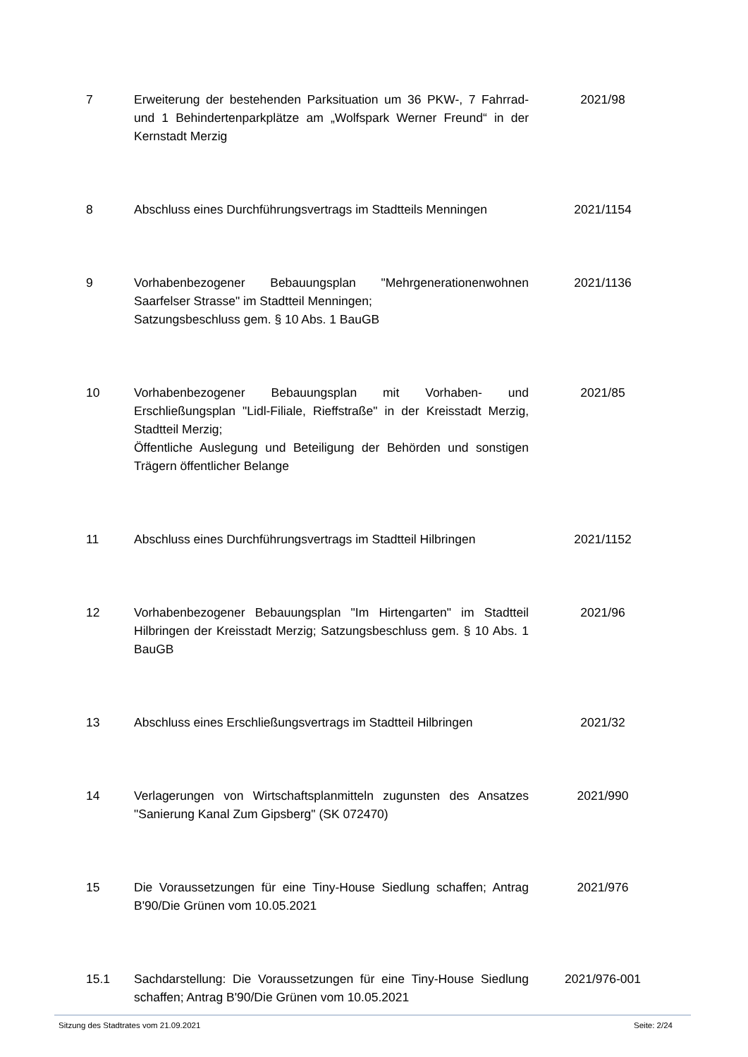| 7 | Erweiterung der bestehenden Parksituation um 36 PKW-, 7 Fahrrad- und 1 Behindertenparkplätze am „Wolfspark Werner Freund“ in der Kernstadt Merzig | 2021/98 |
| 8 | Abschluss eines Durchführungsvertrags im Stadtteils Menningen | 2021/1154 |
| 9 | Vorhabenbezogener Bebauungsplan "Mehrgenerationenwohnen Saarfelser Strasse" im Stadtteil Menningen; Satzungsbeschluss gem. § 10 Abs. 1 BauGB | 2021/1136 |
| 10 | Vorhabenbezogener Bebauungsplan mit Vorhaben- und Erschließungsplan "Lidl-Filiale, Rieffstraße" in der Kreisstadt Merzig, Stadtteil Merzig; Öffentliche Auslegung und Beteiligung der Behörden und sonstigen Trägern öffentlicher Belange | 2021/85 |
| 11 | Abschluss eines Durchführungsvertrags im Stadtteil Hilbringen | 2021/1152 |
| 12 | Vorhabenbezogener Bebauungsplan "Im Hirtengarten" im Stadtteil Hilbringen der Kreisstadt Merzig; Satzungsbeschluss gem. § 10 Abs. 1 BauGB | 2021/96 |
| 13 | Abschluss eines Erschließungsvertrags im Stadtteil Hilbringen | 2021/32 |
| 14 | Verlagerungen von Wirtschaftsplanmitteln zugunsten des Ansatzes "Sanierung Kanal Zum Gipsberg" (SK 072470) | 2021/990 |
| 15 | Die Voraussetzungen für eine Tiny-House Siedlung schaffen; Antrag B'90/Die Grünen vom 10.05.2021 | 2021/976 |
| 15.1 | Sachdarstellung: Die Voraussetzungen für eine Tiny-House Siedlung schaffen; Antrag B'90/Die Grünen vom 10.05.2021 | 2021/976-001 |
Sitzung des Stadtrates vom 21.09.2021 Seite: 2/24